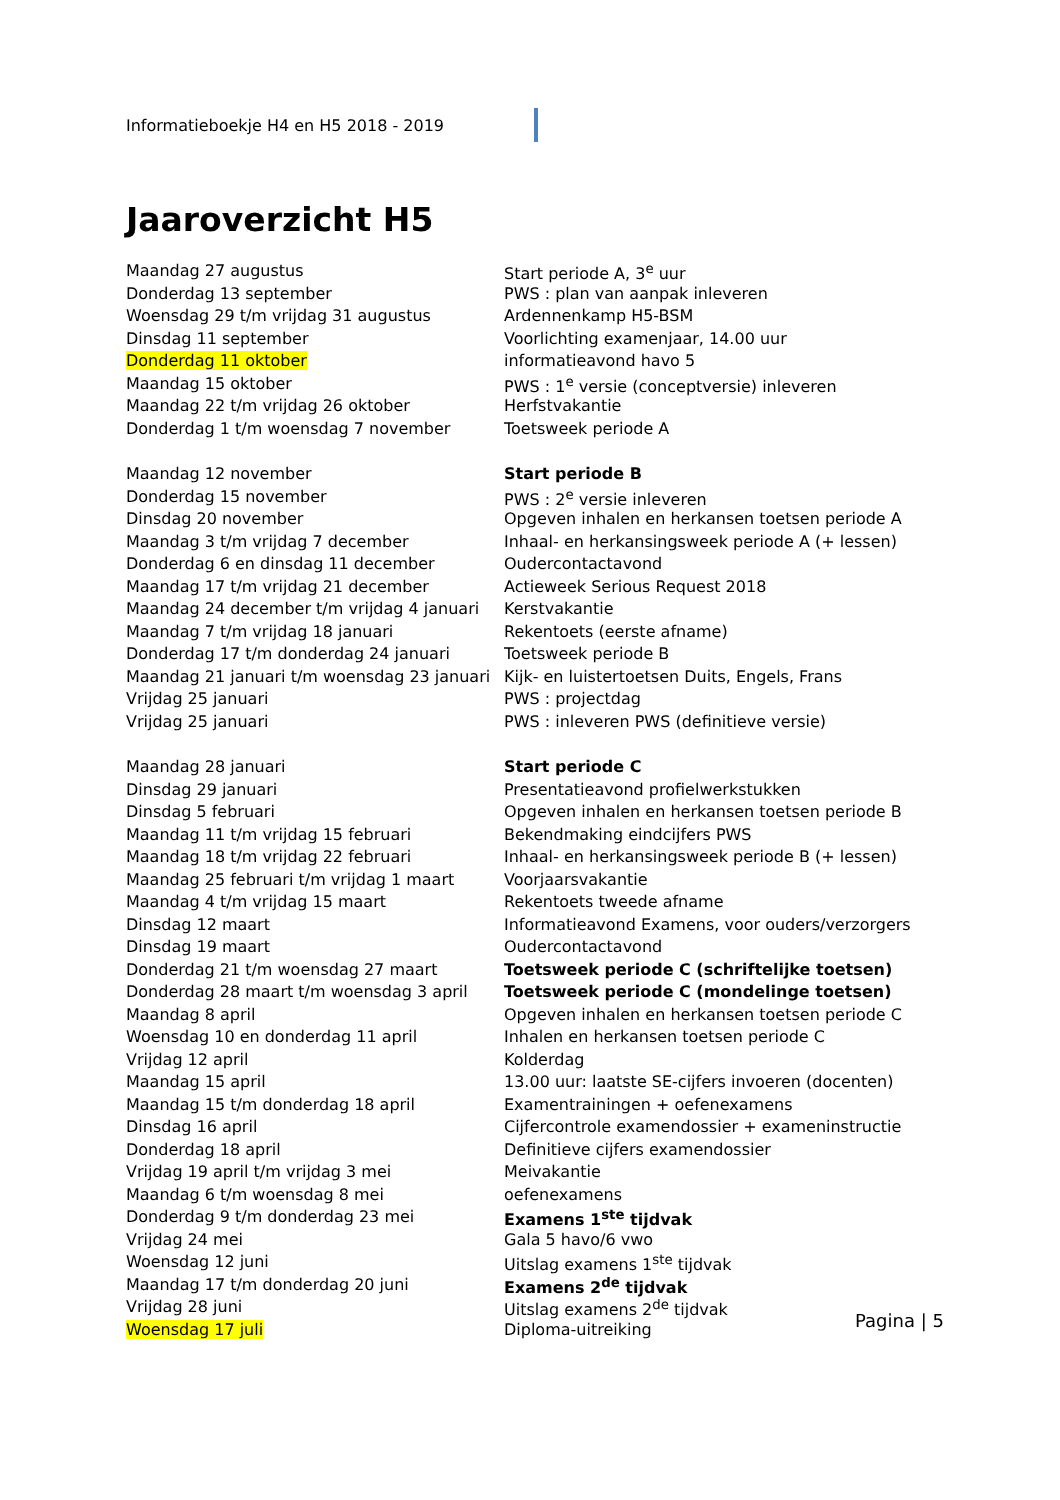Informatieboekje H4 en H5 2018 - 2019
Jaaroverzicht H5
| Maandag 27 augustus | Start periode A, 3<sup>e</sup> uur |
| Donderdag 13 september | PWS : plan van aanpak inleveren |
| Woensdag 29 t/m vrijdag 31 augustus | Ardennenkamp H5-BSM |
| Dinsdag 11 september | Voorlichting examenjaar, 14.00 uur |
| Donderdag 11 oktober | informatieavond havo 5 |
| Maandag 15 oktober | PWS : 1<sup>e</sup> versie (conceptversie) inleveren |
| Maandag 22 t/m vrijdag 26 oktober | Herfstvakantie |
| Donderdag 1 t/m woensdag 7 november | Toetsweek periode A |
| Maandag 12 november | Start periode B |
| Donderdag 15 november | PWS : 2<sup>e</sup> versie inleveren |
| Dinsdag 20 november | Opgeven inhalen en herkansen toetsen periode A |
| Maandag 3 t/m vrijdag 7 december | Inhaal- en herkansingsweek periode A (+ lessen) |
| Donderdag 6 en dinsdag 11 december | Oudercontactavond |
| Maandag 17 t/m vrijdag 21 december | Actieweek Serious Request 2018 |
| Maandag 24 december t/m vrijdag 4 januari | Kerstvakantie |
| Maandag 7 t/m vrijdag 18 januari | Rekentoets (eerste afname) |
| Donderdag 17 t/m donderdag 24 januari | Toetsweek periode B |
| Maandag 21 januari t/m woensdag 23 januari | Kijk- en luistertoetsen Duits, Engels, Frans |
| Vrijdag 25 januari | PWS : projectdag |
| Vrijdag 25 januari | PWS : inleveren PWS (definitieve versie) |
| Maandag 28 januari | Start periode C |
| Dinsdag 29 januari | Presentatieavond profielwerkstukken |
| Dinsdag 5 februari | Opgeven inhalen en herkansen toetsen periode B |
| Maandag 11 t/m vrijdag 15 februari | Bekendmaking eindcijfers PWS |
| Maandag 18 t/m vrijdag 22 februari | Inhaal- en herkansingsweek periode B (+ lessen) |
| Maandag 25 februari t/m vrijdag 1 maart | Voorjaarsvakantie |
| Maandag 4 t/m vrijdag 15 maart | Rekentoets tweede afname |
| Dinsdag 12 maart | Informatieavond Examens, voor ouders/verzorgers |
| Dinsdag 19 maart | Oudercontactavond |
| Donderdag 21 t/m woensdag 27 maart | Toetsweek periode C (schriftelijke toetsen) |
| Donderdag 28 maart t/m woensdag 3 april | Toetsweek periode C (mondelinge toetsen) |
| Maandag 8 april | Opgeven inhalen en herkansen toetsen periode C |
| Woensdag 10 en donderdag 11 april | Inhalen en herkansen toetsen periode C |
| Vrijdag 12 april | Kolderdag |
| Maandag 15 april | 13.00 uur: laatste SE-cijfers invoeren (docenten) |
| Maandag 15 t/m donderdag 18 april | Examentrainingen + oefenexamens |
| Dinsdag 16 april | Cijfercontrole examendossier + exameninstructie |
| Donderdag 18 april | Definitieve cijfers examendossier |
| Vrijdag 19 april t/m vrijdag 3 mei | Meivakantie |
| Maandag 6 t/m woensdag 8 mei | oefenexamens |
| Donderdag 9 t/m donderdag 23 mei | Examens 1<sup>ste</sup> tijdvak |
| Vrijdag 24 mei | Gala 5 havo/6 vwo |
| Woensdag 12 juni | Uitslag examens 1<sup>ste</sup> tijdvak |
| Maandag 17 t/m donderdag 20 juni | Examens 2<sup>de</sup> tijdvak |
| Vrijdag 28 juni | Uitslag examens 2<sup>de</sup> tijdvak |
| Woensdag 17 juli | Diploma-uitreiking |
Pagina | 5